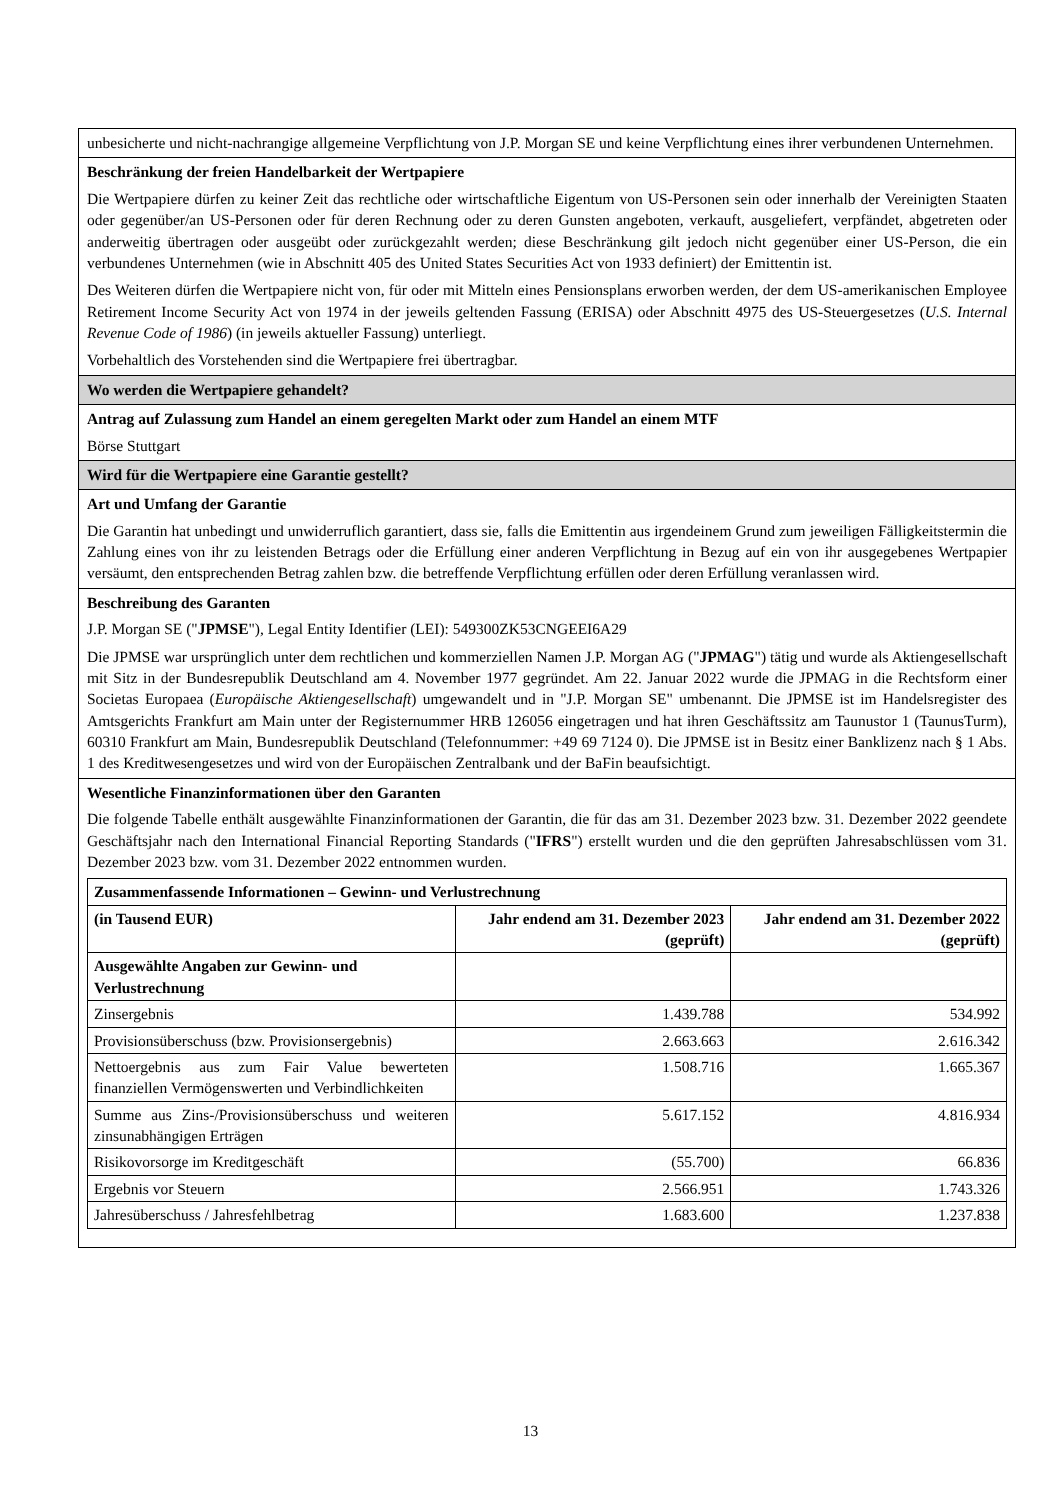unbesicherte und nicht-nachrangige allgemeine Verpflichtung von J.P. Morgan SE und keine Verpflichtung eines ihrer verbundenen Unternehmen.
Beschränkung der freien Handelbarkeit der Wertpapiere
Die Wertpapiere dürfen zu keiner Zeit das rechtliche oder wirtschaftliche Eigentum von US-Personen sein oder innerhalb der Vereinigten Staaten oder gegenüber/an US-Personen oder für deren Rechnung oder zu deren Gunsten angeboten, verkauft, ausgeliefert, verpfändet, abgetreten oder anderweitig übertragen oder ausgeübt oder zurückgezahlt werden; diese Beschränkung gilt jedoch nicht gegenüber einer US-Person, die ein verbundenes Unternehmen (wie in Abschnitt 405 des United States Securities Act von 1933 definiert) der Emittentin ist.
Des Weiteren dürfen die Wertpapiere nicht von, für oder mit Mitteln eines Pensionsplans erworben werden, der dem US-amerikanischen Employee Retirement Income Security Act von 1974 in der jeweils geltenden Fassung (ERISA) oder Abschnitt 4975 des US-Steuergesetzes (U.S. Internal Revenue Code of 1986) (in jeweils aktueller Fassung) unterliegt.
Vorbehaltlich des Vorstehenden sind die Wertpapiere frei übertragbar.
Wo werden die Wertpapiere gehandelt?
Antrag auf Zulassung zum Handel an einem geregelten Markt oder zum Handel an einem MTF
Börse Stuttgart
Wird für die Wertpapiere eine Garantie gestellt?
Art und Umfang der Garantie
Die Garantin hat unbedingt und unwiderruflich garantiert, dass sie, falls die Emittentin aus irgendeinem Grund zum jeweiligen Fälligkeitstermin die Zahlung eines von ihr zu leistenden Betrags oder die Erfüllung einer anderen Verpflichtung in Bezug auf ein von ihr ausgegebenes Wertpapier versäumt, den entsprechenden Betrag zahlen bzw. die betreffende Verpflichtung erfüllen oder deren Erfüllung veranlassen wird.
Beschreibung des Garanten
J.P. Morgan SE ("JPMSE"), Legal Entity Identifier (LEI): 549300ZK53CNGEEI6A29
Die JPMSE war ursprünglich unter dem rechtlichen und kommerziellen Namen J.P. Morgan AG ("JPMAG") tätig und wurde als Aktiengesellschaft mit Sitz in der Bundesrepublik Deutschland am 4. November 1977 gegründet. Am 22. Januar 2022 wurde die JPMAG in die Rechtsform einer Societas Europaea (Europäische Aktiengesellschaft) umgewandelt und in "J.P. Morgan SE" umbenannt. Die JPMSE ist im Handelsregister des Amtsgerichts Frankfurt am Main unter der Registernummer HRB 126056 eingetragen und hat ihren Geschäftssitz am Taunustor 1 (TaunusTurm), 60310 Frankfurt am Main, Bundesrepublik Deutschland (Telefonnummer: +49 69 7124 0). Die JPMSE ist in Besitz einer Banklizenz nach § 1 Abs. 1 des Kreditwesengesetzes und wird von der Europäischen Zentralbank und der BaFin beaufsichtigt.
Wesentliche Finanzinformationen über den Garanten
Die folgende Tabelle enthält ausgewählte Finanzinformationen der Garantin, die für das am 31. Dezember 2023 bzw. 31. Dezember 2022 geendete Geschäftsjahr nach den International Financial Reporting Standards ("IFRS") erstellt wurden und die den geprüften Jahresabschlüssen vom 31. Dezember 2023 bzw. vom 31. Dezember 2022 entnommen wurden.
| Zusammenfassende Informationen – Gewinn- und Verlustrechnung | | |
| --- | --- | --- |
| (in Tausend EUR) | Jahr endend am 31. Dezember 2023 (geprüft) | Jahr endend am 31. Dezember 2022 (geprüft) |
| Ausgewählte Angaben zur Gewinn- und Verlustrechnung | | |
| Zinsergebnis | 1.439.788 | 534.992 |
| Provisionsüberschuss (bzw. Provisionsergebnis) | 2.663.663 | 2.616.342 |
| Nettoergebnis aus zum Fair Value bewerteten finanziellen Vermögenswerten und Verbindlichkeiten | 1.508.716 | 1.665.367 |
| Summe aus Zins-/Provisionsüberschuss und weiteren zinsunabhängigen Erträgen | 5.617.152 | 4.816.934 |
| Risikovorsorge im Kreditgeschäft | (55.700) | 66.836 |
| Ergebnis vor Steuern | 2.566.951 | 1.743.326 |
| Jahresüberschuss / Jahresfehlbetrag | 1.683.600 | 1.237.838 |
13